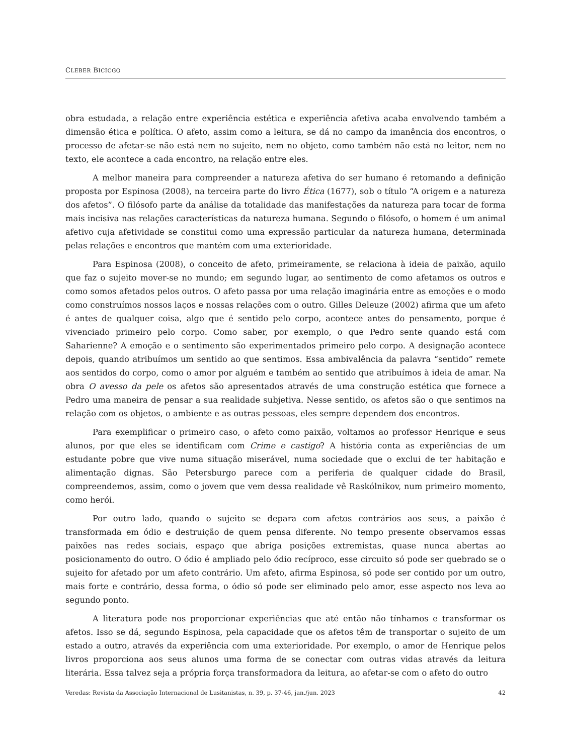CLEBER BICICGO
obra estudada, a relação entre experiência estética e experiência afetiva acaba envolvendo também a dimensão ética e política. O afeto, assim como a leitura, se dá no campo da imanência dos encontros, o processo de afetar-se não está nem no sujeito, nem no objeto, como também não está no leitor, nem no texto, ele acontece a cada encontro, na relação entre eles.
A melhor maneira para compreender a natureza afetiva do ser humano é retomando a definição proposta por Espinosa (2008), na terceira parte do livro Ética (1677), sob o título “A origem e a natureza dos afetos”. O filósofo parte da análise da totalidade das manifestações da natureza para tocar de forma mais incisiva nas relações características da natureza humana. Segundo o filósofo, o homem é um animal afetivo cuja afetividade se constitui como uma expressão particular da natureza humana, determinada pelas relações e encontros que mantém com uma exterioridade.
Para Espinosa (2008), o conceito de afeto, primeiramente, se relaciona à ideia de paixão, aquilo que faz o sujeito mover-se no mundo; em segundo lugar, ao sentimento de como afetamos os outros e como somos afetados pelos outros. O afeto passa por uma relação imaginária entre as emoções e o modo como construímos nossos laços e nossas relações com o outro. Gilles Deleuze (2002) afirma que um afeto é antes de qualquer coisa, algo que é sentido pelo corpo, acontece antes do pensamento, porque é vivenciado primeiro pelo corpo. Como saber, por exemplo, o que Pedro sente quando está com Saharienne? A emoção e o sentimento são experimentados primeiro pelo corpo. A designação acontece depois, quando atribuímos um sentido ao que sentimos. Essa ambivalência da palavra “sentido” remete aos sentidos do corpo, como o amor por alguém e também ao sentido que atribuímos à ideia de amar. Na obra O avesso da pele os afetos são apresentados através de uma construção estética que fornece a Pedro uma maneira de pensar a sua realidade subjetiva. Nesse sentido, os afetos são o que sentimos na relação com os objetos, o ambiente e as outras pessoas, eles sempre dependem dos encontros.
Para exemplificar o primeiro caso, o afeto como paixão, voltamos ao professor Henrique e seus alunos, por que eles se identificam com Crime e castigo? A história conta as experiências de um estudante pobre que vive numa situação miserável, numa sociedade que o exclui de ter habitação e alimentação dignas. São Petersburgo parece com a periferia de qualquer cidade do Brasil, compreendemos, assim, como o jovem que vem dessa realidade vê Raskólnikov, num primeiro momento, como herói.
Por outro lado, quando o sujeito se depara com afetos contrários aos seus, a paixão é transformada em ódio e destruição de quem pensa diferente. No tempo presente observamos essas paixões nas redes sociais, espaço que abriga posições extremistas, quase nunca abertas ao posicionamento do outro. O ódio é ampliado pelo ódio recíproco, esse circuito só pode ser quebrado se o sujeito for afetado por um afeto contrário. Um afeto, afirma Espinosa, só pode ser contido por um outro, mais forte e contrário, dessa forma, o ódio só pode ser eliminado pelo amor, esse aspecto nos leva ao segundo ponto.
A literatura pode nos proporcionar experiências que até então não tínhamos e transformar os afetos. Isso se dá, segundo Espinosa, pela capacidade que os afetos têm de transportar o sujeito de um estado a outro, através da experiência com uma exterioridade. Por exemplo, o amor de Henrique pelos livros proporciona aos seus alunos uma forma de se conectar com outras vidas através da leitura literária. Essa talvez seja a própria força transformadora da leitura, ao afetar-se com o afeto do outro
Veredas: Revista da Associação Internacional de Lusitanistas, n. 39, p. 37-46, jan./jun. 2023 42